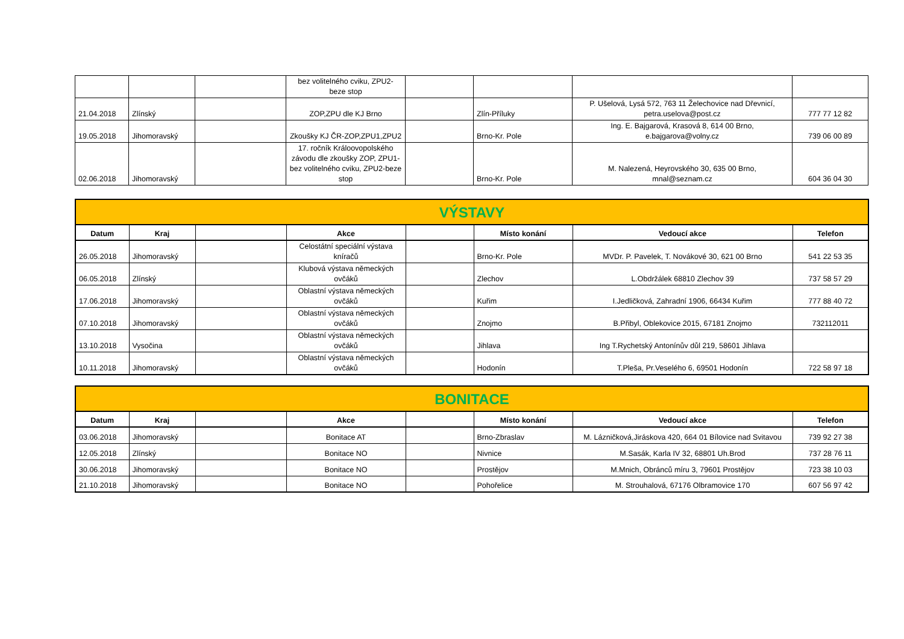| | | | bez volitelného cviku, ZPU2- beze stop | | | | |
| 21.04.2018 | Zlínský | | ZOP,ZPU dle KJ Brno | | Zlín-Příluky | P. Ušelová, Lysá 572, 763 11 Želechovice nad Dřevnicí, petra.uselova@post.cz | 777 77 12 82 |
| 19.05.2018 | Jihomoravský | | Zkoušky KJ ČR-ZOP,ZPU1,ZPU2 | | Brno-Kr. Pole | Ing. E. Bajgarová, Krasová 8, 614 00 Brno, e.bajgarova@volny.cz | 739 06 00 89 |
| 02.06.2018 | Jihomoravský | | 17. ročník Králoovopolského závodu dle zkoušky ZOP, ZPU1-bez volitelného cviku, ZPU2-beze stop | | Brno-Kr. Pole | M. Nalezená, Heyrovského 30, 635 00 Brno, mnal@seznam.cz | 604 36 04 30 |
| VÝSTAVY | | | | | | | |
| Datum | Kraj | | Akce | | Místo konání | Vedoucí akce | Telefon |
| 26.05.2018 | Jihomoravský | | Celostátní speciální výstava kníračů | | Brno-Kr. Pole | MVDr. P. Pavelek, T. Novákové 30, 621 00 Brno | 541 22 53 35 |
| 06.05.2018 | Zlínský | | Klubová výstava německých ovčáků | | Zlechov | L.Obdržálek 68810 Zlechov 39 | 737 58 57 29 |
| 17.06.2018 | Jihomoravský | | Oblastní výstava německých ovčáků | | Kuřim | I.Jedličková, Zahradní 1906, 66434 Kuřim | 777 88 40 72 |
| 07.10.2018 | Jihomoravský | | Oblastní výstava německých ovčáků | | Znojmo | B.Přibyl, Oblekovice 2015, 67181 Znojmo | 732112011 |
| 13.10.2018 | Vysočina | | Oblastní výstava německých ovčáků | | Jihlava | Ing T.Rychetský Antonínův důl 219, 58601 Jihlava | |
| 10.11.2018 | Jihomoravský | | Oblastní výstava německých ovčáků | | Hodonín | T.Pleša, Pr.Veselého 6, 69501 Hodonín | 722 58 97 18 |
| BONITACE | | | | | | | |
| Datum | Kraj | | Akce | | Místo konání | Vedoucí akce | Telefon |
| 03.06.2018 | Jihomoravský | | Bonitace AT | | Brno-Zbraslav | M. Lázničková,Jiráskova 420, 664 01 Bílovice nad Svitavou | 739 92 27 38 |
| 12.05.2018 | Zlínský | | Bonitace NO | | Nivnice | M.Sasák, Karla IV 32, 68801 Uh.Brod | 737 28 76 11 |
| 30.06.2018 | Jihomoravský | | Bonitace NO | | Prostějov | M.Mnich, Obránců míru 3, 79601 Prostějov | 723 38 10 03 |
| 21.10.2018 | Jihomoravský | | Bonitace NO | | Pohořelice | M. Strouhalová, 67176 Olbramovice 170 | 607 56 97 42 |